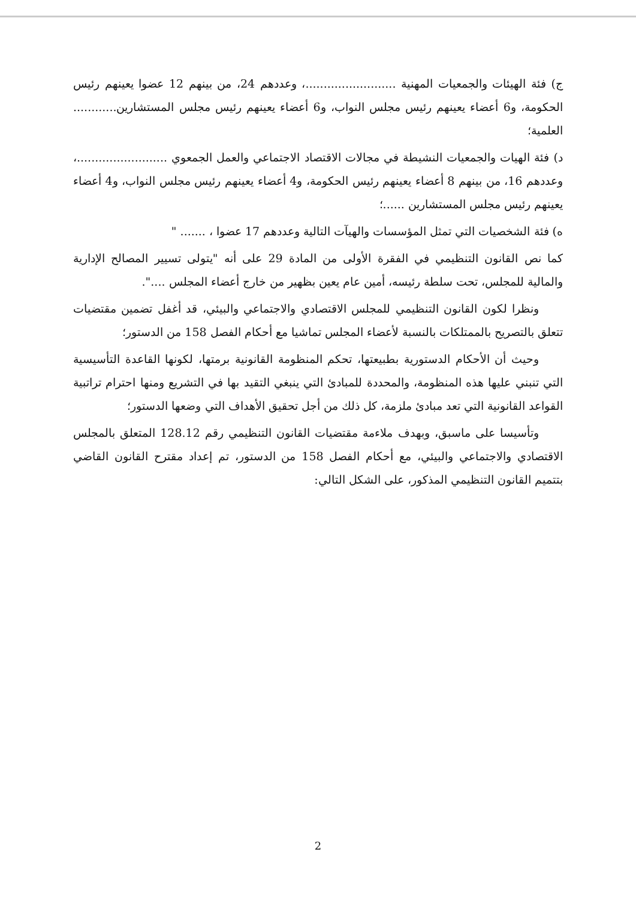ج) فئة الهيئات والجمعيات المهنية .........................، وعددهم 24، من بينهم 12 عضوا يعينهم رئيس الحكومة، و6 أعضاء يعينهم رئيس مجلس النواب، و6 أعضاء يعينهم رئيس مجلس المستشارين............ العلمية؛
د) فئة الهيات والجمعيات النشيطة في مجالات الاقتصاد الاجتماعي والعمل الجمعوي .........................، وعددهم 16، من بينهم 8 أعضاء يعينهم رئيس الحكومة، و4 أعضاء يعينهم رئيس مجلس النواب، و4 أعضاء يعينهم رئيس مجلس المستشارين ......؛
ه) فئة الشخصيات التي تمثل المؤسسات والهيآت التالية وعددهم 17 عضوا ، ....... "
كما نص القانون التنظيمي في الفقرة الأولى من المادة 29 على أنه "يتولى تسيير المصالح الإدارية والمالية للمجلس، تحت سلطة رئيسه، أمين عام يعين بظهير من خارج أعضاء المجلس ....".
ونظرا لكون القانون التنظيمي للمجلس الاقتصادي والاجتماعي والبيئي، قد أغفل تضمين مقتضيات تتعلق بالتصريح بالممتلكات بالنسبة لأعضاء المجلس تماشيا مع أحكام الفصل 158 من الدستور؛
وحيث أن الأحكام الدستورية بطبيعتها، تحكم المنظومة القانونية برمتها، لكونها القاعدة التأسيسية التي تنبني عليها هذه المنظومة، والمحددة للمبادئ التي ينبغي التقيد بها في التشريع ومنها احترام تراتبية القواعد القانونية التي تعد مبادئ ملزمة، كل ذلك من أجل تحقيق الأهداف التي وضعها الدستور؛
وتأسيسا على ماسبق، وبهدف ملاءمة مقتضيات القانون التنظيمي رقم 128.12 المتعلق بالمجلس الاقتصادي والاجتماعي والبيئي، مع أحكام الفصل 158 من الدستور، تم إعداد مقترح القانون القاضي بتتميم القانون التنظيمي المذكور، على الشكل التالي:
2